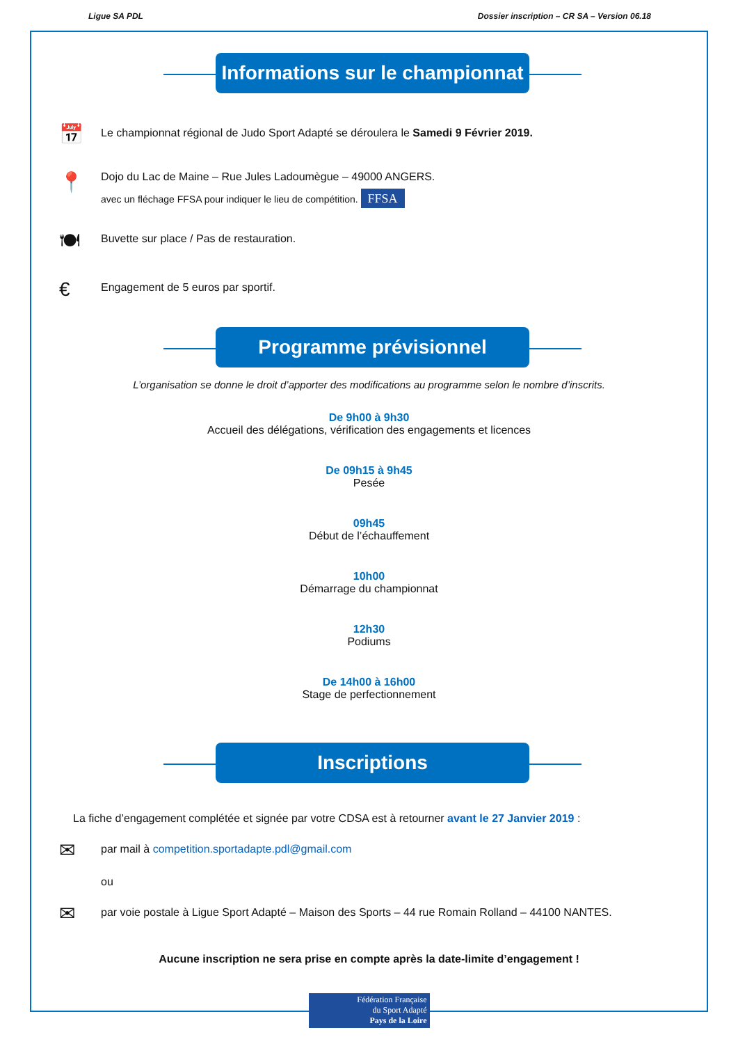Ligue SA PDL Dossier inscription – CR SA – Version 06.18
Informations sur le championnat
📅
Le championnat régional de Judo Sport Adapté se déroulera le Samedi 9 Février 2019.
📍
Dojo du Lac de Maine – Rue Jules Ladoumègue – 49000 ANGERS.
avec un fléchage FFSA pour indiquer le lieu de compétition. FFSA
🍽
Buvette sur place / Pas de restauration.
€
Engagement de 5 euros par sportif.
Programme prévisionnel
L’organisation se donne le droit d’apporter des modifications au programme selon le nombre d’inscrits.
De 9h00 à 9h30
Accueil des délégations, vérification des engagements et licences
De 09h15 à 9h45
Pesée
09h45
Début de l’échauffement
10h00
Démarrage du championnat
12h30
Podiums
De 14h00 à 16h00
Stage de perfectionnement
Inscriptions
La fiche d’engagement complétée et signée par votre CDSA est à retourner avant le 27 Janvier 2019 :
✉
par mail à competition.sportadapte.pdl@gmail.com
ou
✉
par voie postale à Ligue Sport Adapté – Maison des Sports – 44 rue Romain Rolland – 44100 NANTES.
Aucune inscription ne sera prise en compte après la date-limite d’engagement !
Fédération Française
du Sport Adapté
Pays de la Loire